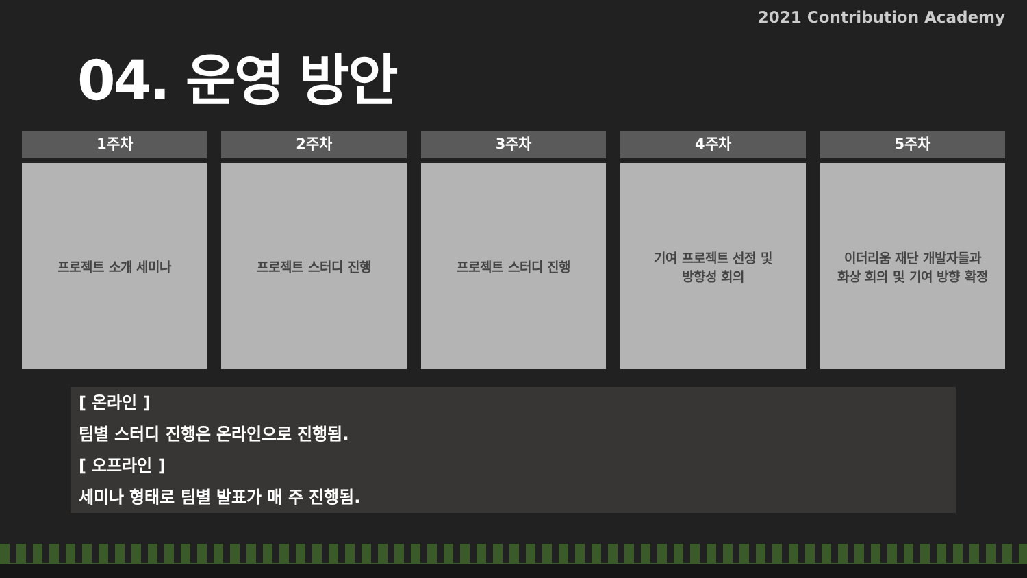2021 Contribution Academy
04. 운영 방안
1주차
프로젝트 소개 세미나
2주차
프로젝트 스터디 진행
3주차
프로젝트 스터디 진행
4주차
기여 프로젝트 선정 및
방향성 회의
5주차
이더리움 재단 개발자들과
화상 회의 및 기여 방향 확정
[ 온라인 ]
팀별 스터디 진행은 온라인으로 진행됨.
[ 오프라인 ]
세미나 형태로 팀별 발표가 매 주 진행됨.